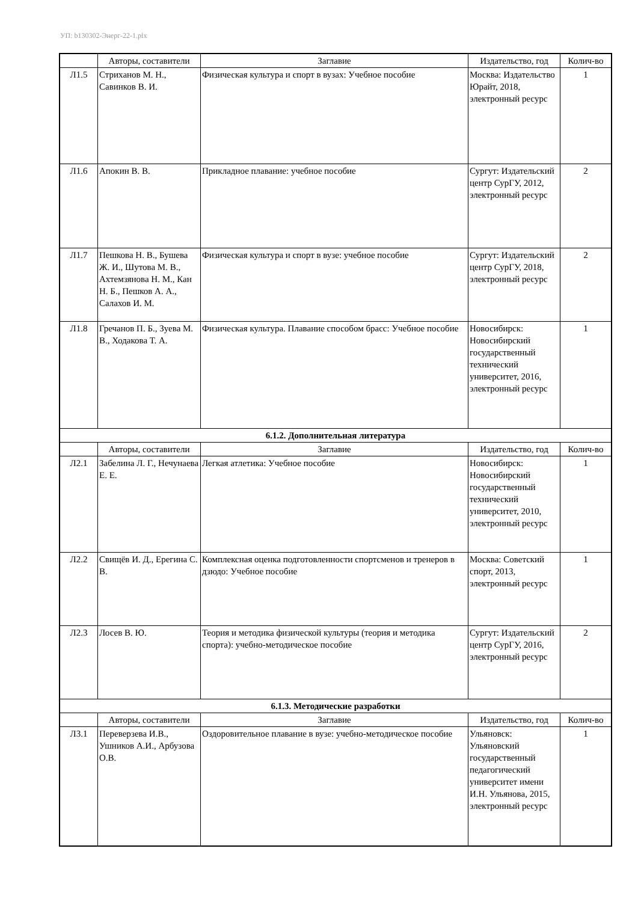УП: b130302-Энерг-22-1.plx
| | Авторы, составители | Заглавие | Издательство, год | Колич-во |
| --- | --- | --- | --- | --- |
| Л1.5 | Стриханов М. Н., Савинков В. И. | Физическая культура и спорт в вузах: Учебное пособие | Москва: Издательство Юрайт, 2018, электронный ресурс | 1 |
| Л1.6 | Апокин В. В. | Прикладное плавание: учебное пособие | Сургут: Издательский центр СурГУ, 2012, электронный ресурс | 2 |
| Л1.7 | Пешкова Н. В., Бушева Ж. И., Шутова М. В., Ахтемзянова Н. М., Кан Н. Б., Пешков А. А., Салахов И. М. | Физическая культура и спорт в вузе: учебное пособие | Сургут: Издательский центр СурГУ, 2018, электронный ресурс | 2 |
| Л1.8 | Гречанов П. Б., Зуева М. В., Ходакова Т. А. | Физическая культура. Плавание способом брасс: Учебное пособие | Новосибирск: Новосибирский государственный технический университет, 2016, электронный ресурс | 1 |
| 6.1.2. Дополнительная литература | | | | |
| | Авторы, составители | Заглавие | Издательство, год | Колич-во |
| Л2.1 | Забелина Л. Г., Нечунаева Е. Е. | Легкая атлетика: Учебное пособие | Новосибирск: Новосибирский государственный технический университет, 2010, электронный ресурс | 1 |
| Л2.2 | Свищёв И. Д., Ерегина С. В. | Комплексная оценка подготовленности спортсменов и тренеров в дзюдо: Учебное пособие | Москва: Советский спорт, 2013, электронный ресурс | 1 |
| Л2.3 | Лосев В. Ю. | Теория и методика физической культуры (теория и методика спорта): учебно-методическое пособие | Сургут: Издательский центр СурГУ, 2016, электронный ресурс | 2 |
| 6.1.3. Методические разработки | | | | |
| | Авторы, составители | Заглавие | Издательство, год | Колич-во |
| Л3.1 | Переверзева И.В., Ушников А.И., Арбузова О.В. | Оздоровительное плавание в вузе: учебно-методическое пособие | Ульяновск: Ульяновский государственный педагогический университет имени И.Н. Ульянова, 2015, электронный ресурс | 1 |